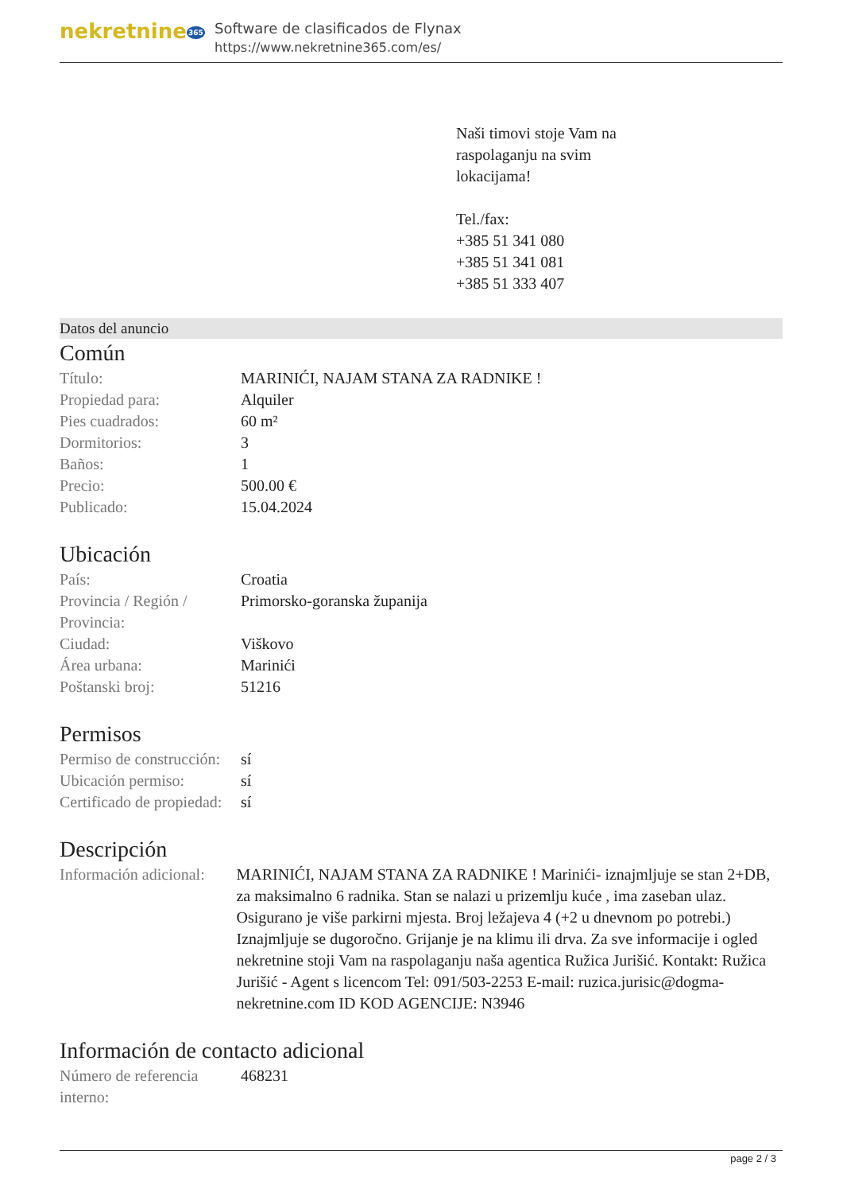nekretnine365
Software de clasificados de Flynax
https://www.nekretnine365.com/es/
Naši timovi stoje Vam na
raspolaganju na svim
lokacijama!
Tel./fax:
+385 51 341 080
+385 51 341 081
+385 51 333 407
Datos del anuncio
Común
| Título: | MARINIĆI, NAJAM STANA ZA RADNIKE ! |
| Propiedad para: | Alquiler |
| Pies cuadrados: | 60 m² |
| Dormitorios: | 3 |
| Baños: | 1 |
| Precio: | 500.00 € |
| Publicado: | 15.04.2024 |
Ubicación
| País: | Croatia |
| Provincia / Región / Provincia: | Primorsko-goranska županija |
| Ciudad: | Viškovo |
| Área urbana: | Marinići |
| Poštanski broj: | 51216 |
Permisos
| Permiso de construcción: | sí |
| Ubicación permiso: | sí |
| Certificado de propiedad: | sí |
Descripción
| Información adicional: | MARINIĆI, NAJAM STANA ZA RADNIKE ! Marinići- iznajmljuje se stan 2+DB, za maksimalno 6 radnika. Stan se nalazi u prizemlju kuće , ima zaseban ulaz. Osigurano je više parkirni mjesta. Broj ležajeva 4 (+2 u dnevnom po potrebi.) Iznajmljuje se dugoročno. Grijanje je na klimu ili drva. Za sve informacije i ogled nekretnine stoji Vam na raspolaganju naša agentica Ružica Jurišić. Kontakt: Ružica Jurišić - Agent s licencom Tel: 091/503-2253 E-mail: ruzica.jurisic@dogma-nekretnine.com ID KOD AGENCIJE: N3946 |
Información de contacto adicional
| Número de referencia interno: | 468231 |
page 2 / 3